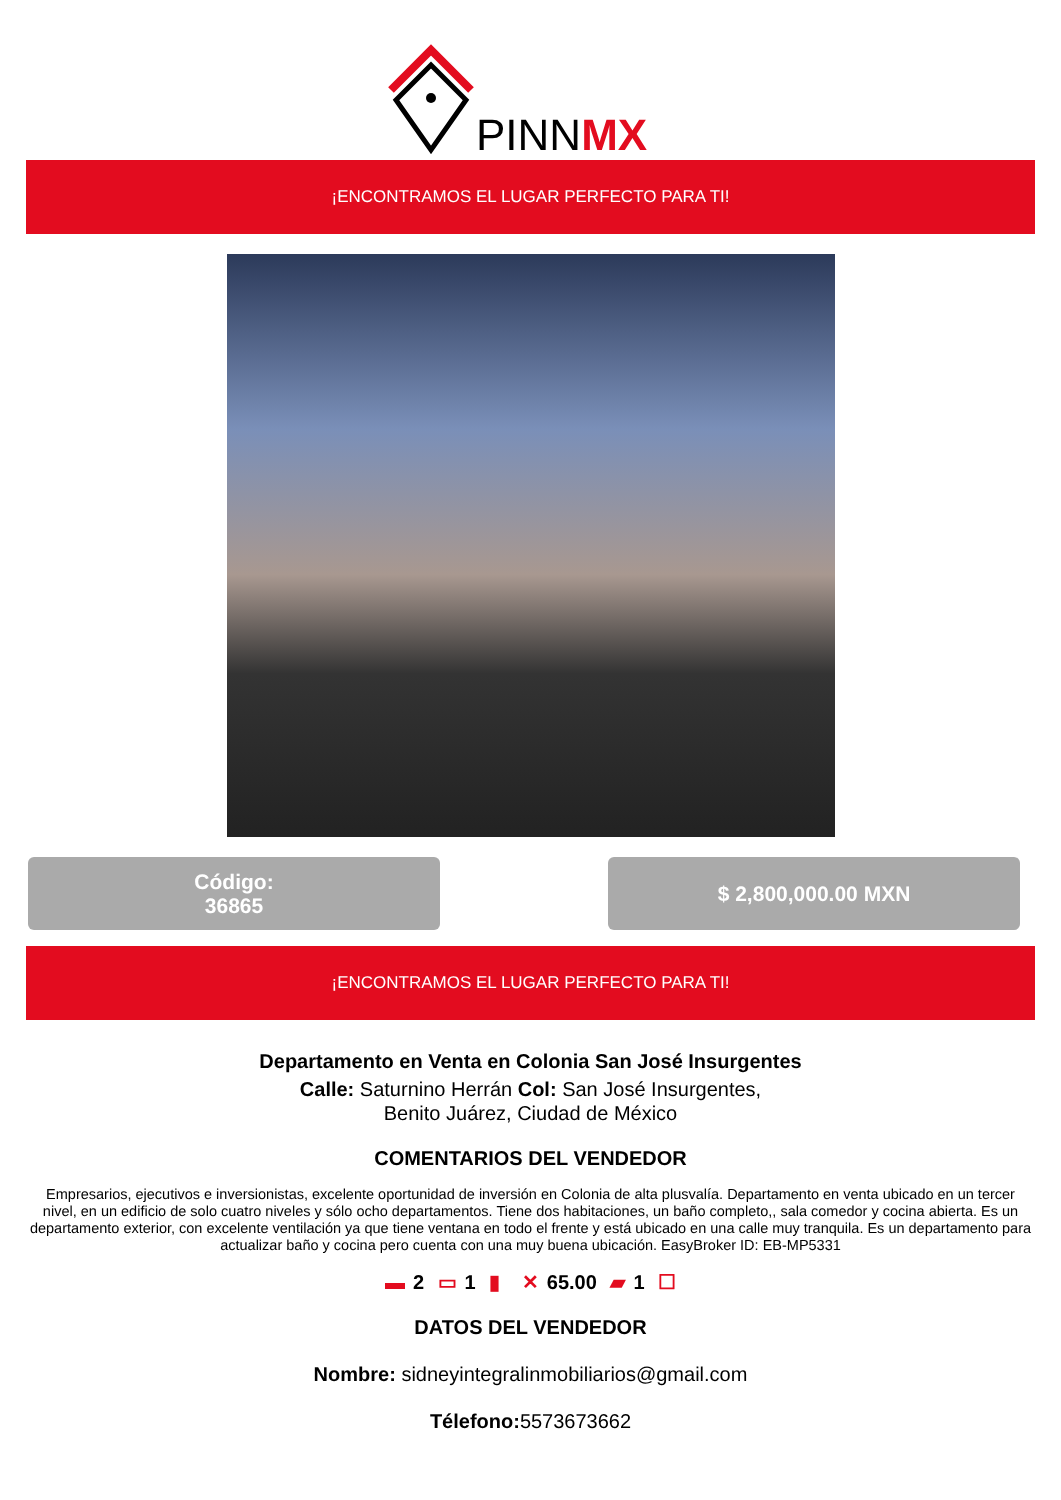PINNMX
¡ENCONTRAMOS EL LUGAR PERFECTO PARA TI!
Código:
36865
$ 2,800,000.00 MXN
¡ENCONTRAMOS EL LUGAR PERFECTO PARA TI!
Departamento en Venta en Colonia San José Insurgentes
Calle: Saturnino Herrán Col: San José Insurgentes,
Benito Juárez, Ciudad de México
COMENTARIOS DEL VENDEDOR
Empresarios, ejecutivos e inversionistas, excelente oportunidad de inversión en Colonia de alta plusvalía. Departamento en venta ubicado en un tercer nivel, en un edificio de solo cuatro niveles y sólo ocho departamentos. Tiene dos habitaciones, un baño completo,, sala comedor y cocina abierta. Es un departamento exterior, con excelente ventilación ya que tiene ventana en todo el frente y está ubicado en una calle muy tranquila. Es un departamento para actualizar baño y cocina pero cuenta con una muy buena ubicación. EasyBroker ID: EB-MP5331
▬ 2 ▭ 1 ▮ ✕ 65.00 ▰ 1 ☐
DATOS DEL VENDEDOR
Nombre: sidneyintegralinmobiliarios@gmail.com
Télefono: 5573673662